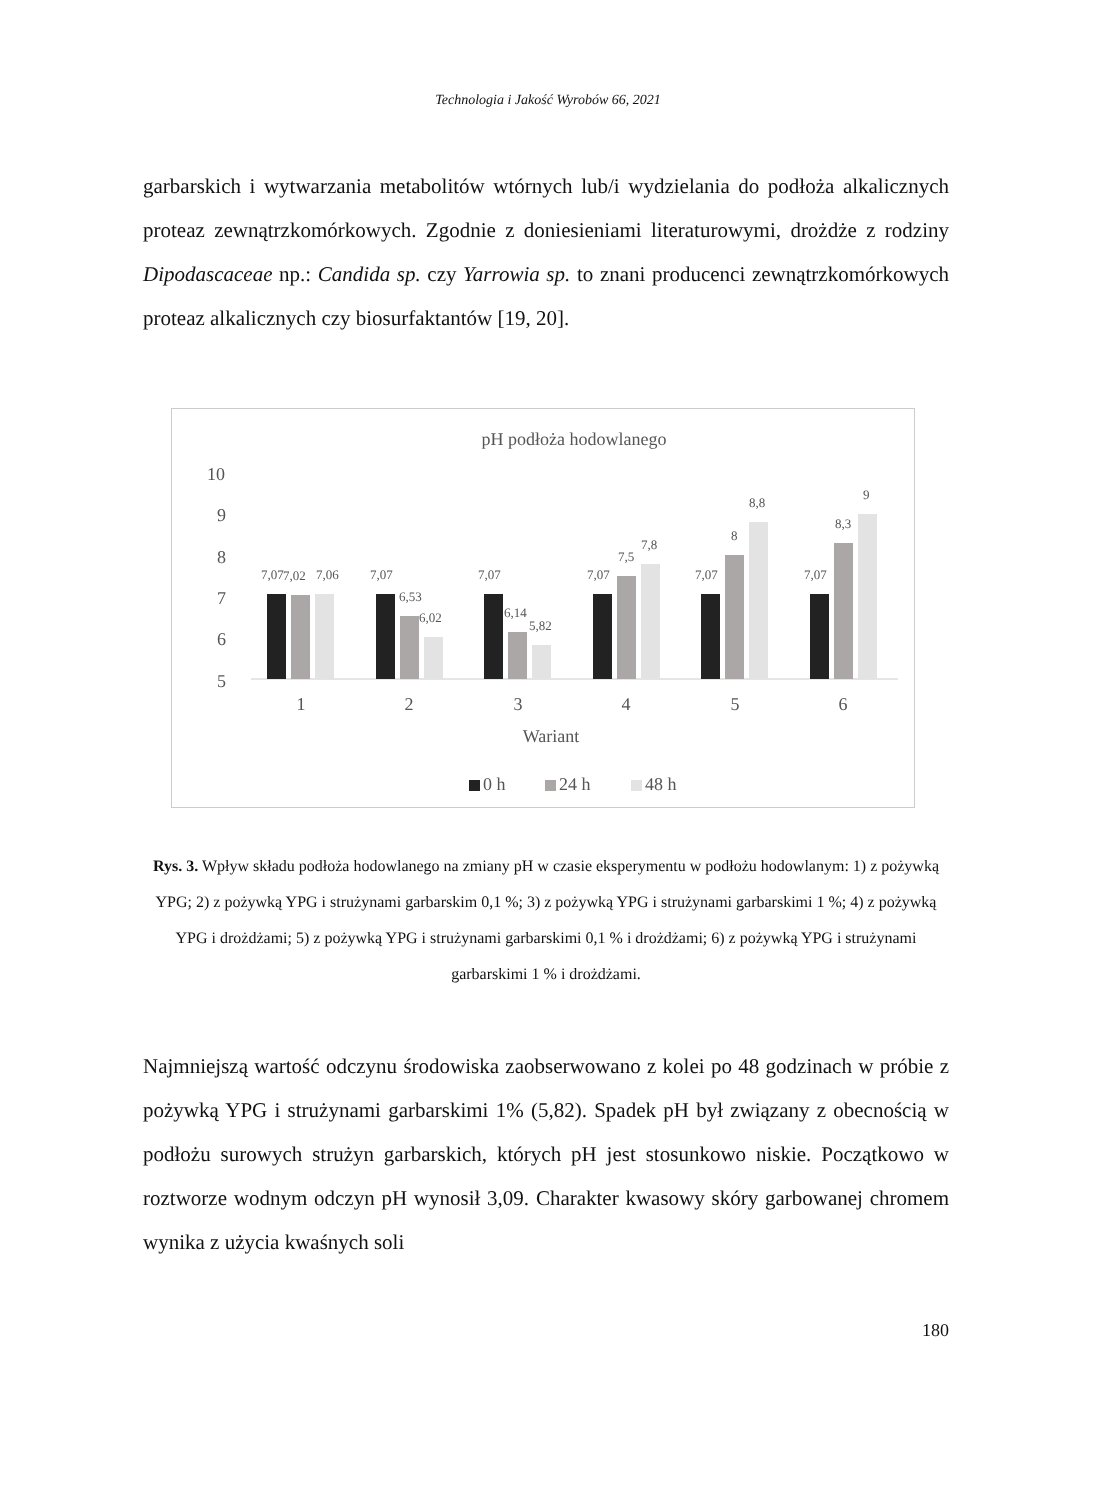Technologia i Jakość Wyrobów 66, 2021
garbarskich i wytwarzania metabolitów wtórnych lub/i wydzielania do podłoża alkalicznych proteaz zewnątrzkomórkowych. Zgodnie z doniesieniami literaturowymi, drożdże z rodziny Dipodascaceae np.: Candida sp. czy Yarrowia sp. to znani producenci zewnątrzkomórkowych proteaz alkalicznych czy biosurfaktantów [19, 20].
pH podłoża hodowlanego
10
9
8
7
6
5
7,07
7,02
7,06
7,07
6,53
6,02
7,07
6,14
5,82
7,07
7,5
7,8
7,07
8
8,8
7,07
8,3
9
1
2
3
4
5
6
Wariant
0 h
24 h
48 h
Rys. 3. Wpływ składu podłoża hodowlanego na zmiany pH w czasie eksperymentu w podłożu hodowlanym: 1) z pożywką YPG; 2) z pożywką YPG i strużynami garbarskim 0,1 %; 3) z pożywką YPG i strużynami garbarskimi 1 %; 4) z pożywką YPG i drożdżami; 5) z pożywką YPG i strużynami garbarskimi 0,1 % i drożdżami; 6) z pożywką YPG i strużynami garbarskimi 1 % i drożdżami.
Najmniejszą wartość odczynu środowiska zaobserwowano z kolei po 48 godzinach w próbie z pożywką YPG i strużynami garbarskimi 1% (5,82). Spadek pH był związany z obecnością w podłożu surowych strużyn garbarskich, których pH jest stosunkowo niskie. Początkowo w roztworze wodnym odczyn pH wynosił 3,09. Charakter kwasowy skóry garbowanej chromem wynika z użycia kwaśnych soli
180